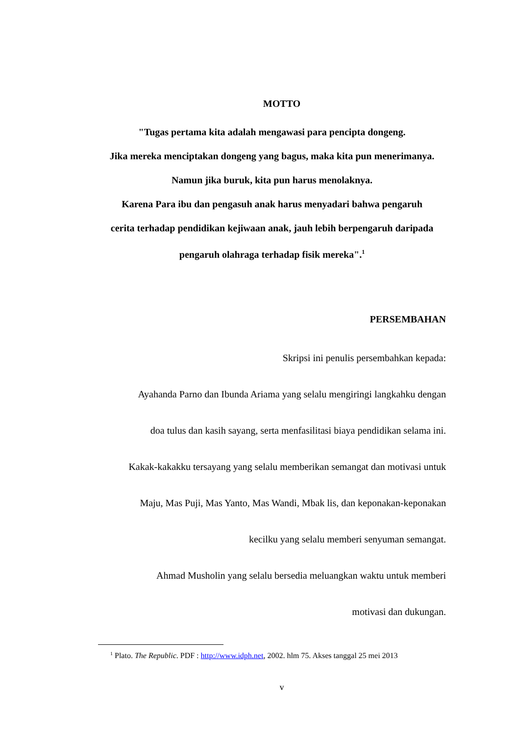MOTTO
"Tugas pertama kita adalah mengawasi para pencipta dongeng.
Jika mereka menciptakan dongeng yang bagus, maka kita pun menerimanya.
Namun jika buruk, kita pun harus menolaknya.
Karena Para ibu dan pengasuh anak harus menyadari bahwa pengaruh
cerita terhadap pendidikan kejiwaan anak, jauh lebih berpengaruh daripada
pengaruh olahraga terhadap fisik mereka".<sup>1</sup>
PERSEMBAHAN
Skripsi ini penulis persembahkan kepada:
Ayahanda Parno dan Ibunda Ariama yang selalu mengiringi langkahku dengan
doa tulus dan kasih sayang, serta menfasilitasi biaya pendidikan selama ini.
Kakak-kakakku tersayang yang selalu memberikan semangat dan motivasi untuk
Maju, Mas Puji, Mas Yanto, Mas Wandi, Mbak lis, dan keponakan-keponakan
kecilku yang selalu memberi senyuman semangat.
Ahmad Musholin yang selalu bersedia meluangkan waktu untuk memberi
motivasi dan dukungan.
<sup>1</sup> Plato. The Republic. PDF : http://www.idph.net, 2002. hlm 75. Akses tanggal 25 mei 2013
v